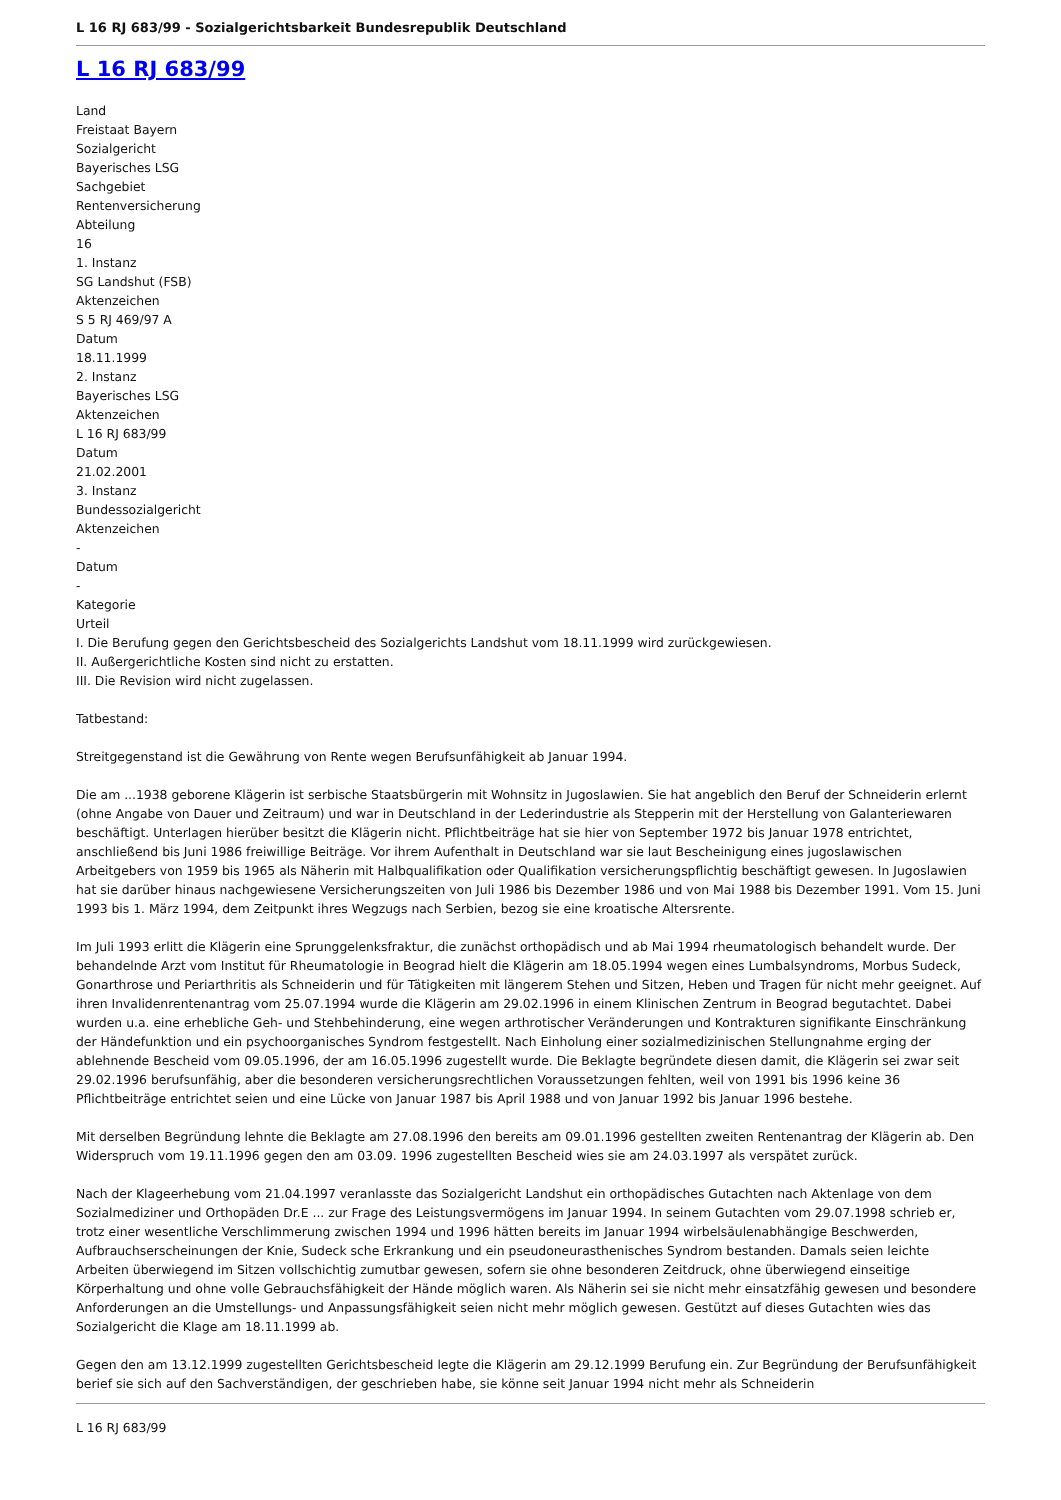L 16 RJ 683/99 - Sozialgerichtsbarkeit Bundesrepublik Deutschland
L 16 RJ 683/99
Land
Freistaat Bayern
Sozialgericht
Bayerisches LSG
Sachgebiet
Rentenversicherung
Abteilung
16
1. Instanz
SG Landshut (FSB)
Aktenzeichen
S 5 RJ 469/97 A
Datum
18.11.1999
2. Instanz
Bayerisches LSG
Aktenzeichen
L 16 RJ 683/99
Datum
21.02.2001
3. Instanz
Bundessozialgericht
Aktenzeichen
-
Datum
-
Kategorie
Urteil
I. Die Berufung gegen den Gerichtsbescheid des Sozialgerichts Landshut vom 18.11.1999 wird zurückgewiesen.
II. Außergerichtliche Kosten sind nicht zu erstatten.
III. Die Revision wird nicht zugelassen.
Tatbestand:
Streitgegenstand ist die Gewährung von Rente wegen Berufsunfähigkeit ab Januar 1994.
Die am ...1938 geborene Klägerin ist serbische Staatsbürgerin mit Wohnsitz in Jugoslawien. Sie hat angeblich den Beruf der Schneiderin erlernt (ohne Angabe von Dauer und Zeitraum) und war in Deutschland in der Lederindustrie als Stepperin mit der Herstellung von Galanteriewaren beschäftigt. Unterlagen hierüber besitzt die Klägerin nicht. Pflichtbeiträge hat sie hier von September 1972 bis Januar 1978 entrichtet, anschließend bis Juni 1986 freiwillige Beiträge. Vor ihrem Aufenthalt in Deutschland war sie laut Bescheinigung eines jugoslawischen Arbeitgebers von 1959 bis 1965 als Näherin mit Halbqualifikation oder Qualifikation versicherungspflichtig beschäftigt gewesen. In Jugoslawien hat sie darüber hinaus nachgewiesene Versicherungszeiten von Juli 1986 bis Dezember 1986 und von Mai 1988 bis Dezember 1991. Vom 15. Juni 1993 bis 1. März 1994, dem Zeitpunkt ihres Wegzugs nach Serbien, bezog sie eine kroatische Altersrente.
Im Juli 1993 erlitt die Klägerin eine Sprunggelenksfraktur, die zunächst orthopädisch und ab Mai 1994 rheumatologisch behandelt wurde. Der behandelnde Arzt vom Institut für Rheumatologie in Beograd hielt die Klägerin am 18.05.1994 wegen eines Lumbalsyndroms, Morbus Sudeck, Gonarthrose und Periarthritis als Schneiderin und für Tätigkeiten mit längerem Stehen und Sitzen, Heben und Tragen für nicht mehr geeignet. Auf ihren Invalidenrentenantrag vom 25.07.1994 wurde die Klägerin am 29.02.1996 in einem Klinischen Zentrum in Beograd begutachtet. Dabei wurden u.a. eine erhebliche Geh- und Stehbehinderung, eine wegen arthrotischer Veränderungen und Kontrakturen signifikante Einschränkung der Händefunktion und ein psychoorganisches Syndrom festgestellt. Nach Einholung einer sozialmedizinischen Stellungnahme erging der ablehnende Bescheid vom 09.05.1996, der am 16.05.1996 zugestellt wurde. Die Beklagte begründete diesen damit, die Klägerin sei zwar seit 29.02.1996 berufsunfähig, aber die besonderen versicherungsrechtlichen Voraussetzungen fehlten, weil von 1991 bis 1996 keine 36 Pflichtbeiträge entrichtet seien und eine Lücke von Januar 1987 bis April 1988 und von Januar 1992 bis Januar 1996 bestehe.
Mit derselben Begründung lehnte die Beklagte am 27.08.1996 den bereits am 09.01.1996 gestellten zweiten Rentenantrag der Klägerin ab. Den Widerspruch vom 19.11.1996 gegen den am 03.09. 1996 zugestellten Bescheid wies sie am 24.03.1997 als verspätet zurück.
Nach der Klageerhebung vom 21.04.1997 veranlasste das Sozialgericht Landshut ein orthopädisches Gutachten nach Aktenlage von dem Sozialmediziner und Orthopäden Dr.E ... zur Frage des Leistungsvermögens im Januar 1994. In seinem Gutachten vom 29.07.1998 schrieb er, trotz einer wesentliche Verschlimmerung zwischen 1994 und 1996 hätten bereits im Januar 1994 wirbelsäulenabhängige Beschwerden, Aufbrauchserscheinungen der Knie, Sudeck sche Erkrankung und ein pseudoneurasthenisches Syndrom bestanden. Damals seien leichte Arbeiten überwiegend im Sitzen vollschichtig zumutbar gewesen, sofern sie ohne besonderen Zeitdruck, ohne überwiegend einseitige Körperhaltung und ohne volle Gebrauchsfähigkeit der Hände möglich waren. Als Näherin sei sie nicht mehr einsatzfähig gewesen und besondere Anforderungen an die Umstellungs- und Anpassungsfähigkeit seien nicht mehr möglich gewesen. Gestützt auf dieses Gutachten wies das Sozialgericht die Klage am 18.11.1999 ab.
Gegen den am 13.12.1999 zugestellten Gerichtsbescheid legte die Klägerin am 29.12.1999 Berufung ein. Zur Begründung der Berufsunfähigkeit berief sie sich auf den Sachverständigen, der geschrieben habe, sie könne seit Januar 1994 nicht mehr als Schneiderin
L 16 RJ 683/99